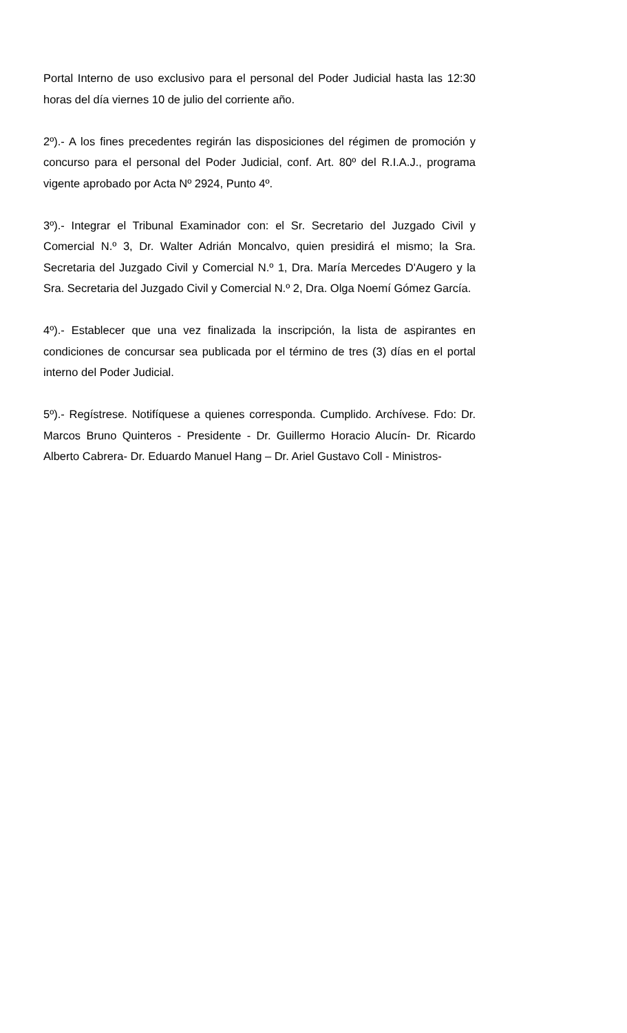Portal Interno de uso exclusivo para el personal del Poder Judicial hasta las 12:30 horas del día viernes 10 de julio del corriente año.
2º).- A los fines precedentes regirán las disposiciones del régimen de promoción y concurso para el personal del Poder Judicial, conf. Art. 80º del R.I.A.J., programa vigente aprobado por Acta Nº 2924, Punto 4º.
3º).- Integrar el Tribunal Examinador con: el Sr. Secretario del Juzgado Civil y Comercial N.º 3, Dr. Walter Adrián Moncalvo, quien presidirá el mismo; la Sra. Secretaria del Juzgado Civil y Comercial N.º 1, Dra. María Mercedes D'Augero y la Sra. Secretaria del Juzgado Civil y Comercial N.º 2, Dra. Olga Noemí Gómez García.
4º).- Establecer que una vez finalizada la inscripción, la lista de aspirantes en condiciones de concursar sea publicada por el término de tres (3) días en el portal interno del Poder Judicial.
5º).- Regístrese. Notifíquese a quienes corresponda. Cumplido. Archívese. Fdo: Dr. Marcos Bruno Quinteros - Presidente - Dr. Guillermo Horacio Alucín- Dr. Ricardo Alberto Cabrera- Dr. Eduardo Manuel Hang – Dr. Ariel Gustavo Coll - Ministros-